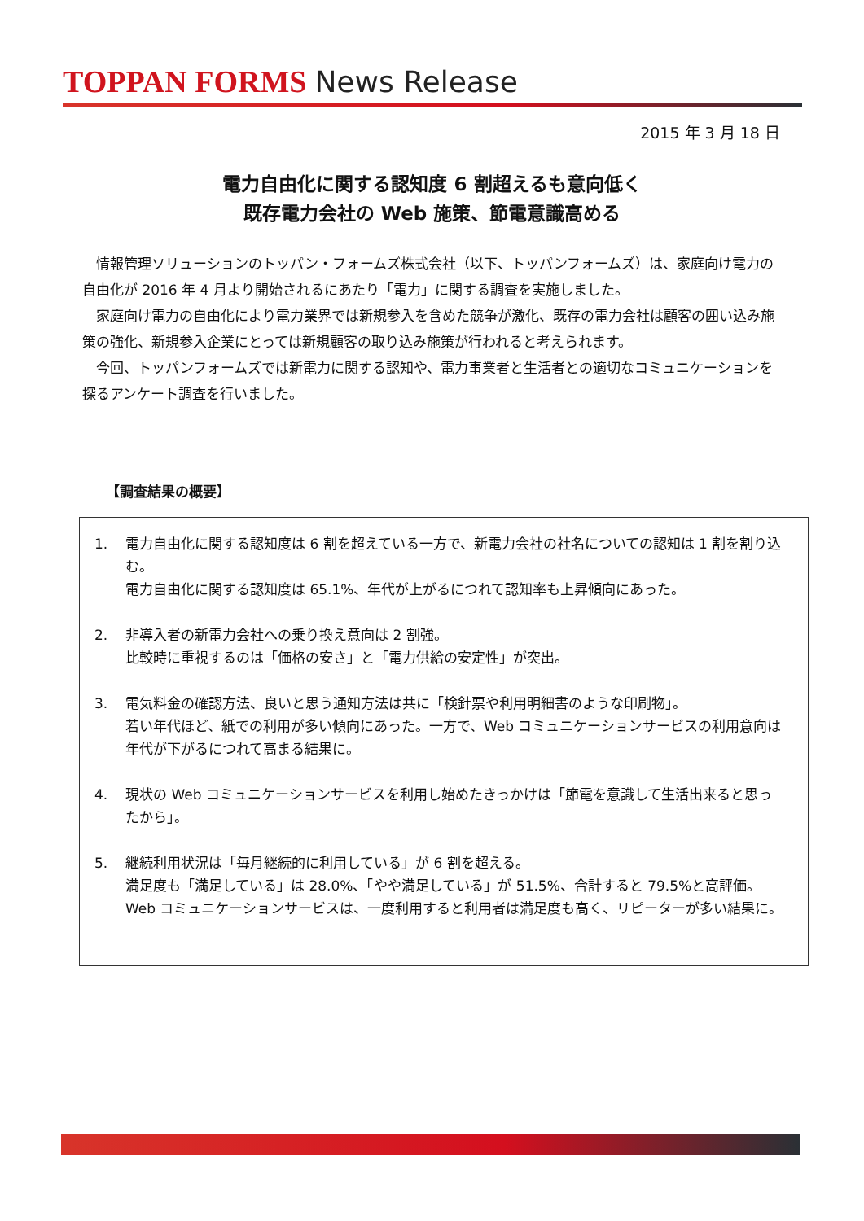TOPPAN FORMS News Release
2015 年 3 月 18 日
電力自由化に関する認知度 6 割超えるも意向低く
既存電力会社の Web 施策、節電意識高める
情報管理ソリューションのトッパン・フォームズ株式会社（以下、トッパンフォームズ）は、家庭向け電力の自由化が 2016 年 4 月より開始されるにあたり「電力」に関する調査を実施しました。
家庭向け電力の自由化により電力業界では新規参入を含めた競争が激化、既存の電力会社は顧客の囲い込み施策の強化、新規参入企業にとっては新規顧客の取り込み施策が行われると考えられます。
今回、トッパンフォームズでは新電力に関する認知や、電力事業者と生活者との適切なコミュニケーションを探るアンケート調査を行いました。
【調査結果の概要】
1. 電力自由化に関する認知度は 6 割を超えている一方で、新電力会社の社名についての認知は 1 割を割り込む。
電力自由化に関する認知度は 65.1%、年代が上がるにつれて認知率も上昇傾向にあった。
2. 非導入者の新電力会社への乗り換え意向は 2 割強。
比較時に重視するのは「価格の安さ」と「電力供給の安定性」が突出。
3. 電気料金の確認方法、良いと思う通知方法は共に「検針票や利用明細書のような印刷物」。
若い年代ほど、紙での利用が多い傾向にあった。一方で、Web コミュニケーションサービスの利用意向は年代が下がるにつれて高まる結果に。
4. 現状の Web コミュニケーションサービスを利用し始めたきっかけは「節電を意識して生活出来ると思ったから」。
5. 継続利用状況は「毎月継続的に利用している」が 6 割を超える。
満足度も「満足している」は 28.0%、「やや満足している」が 51.5%、合計すると 79.5%と高評価。Web コミュニケーションサービスは、一度利用すると利用者は満足度も高く、リピーターが多い結果に。